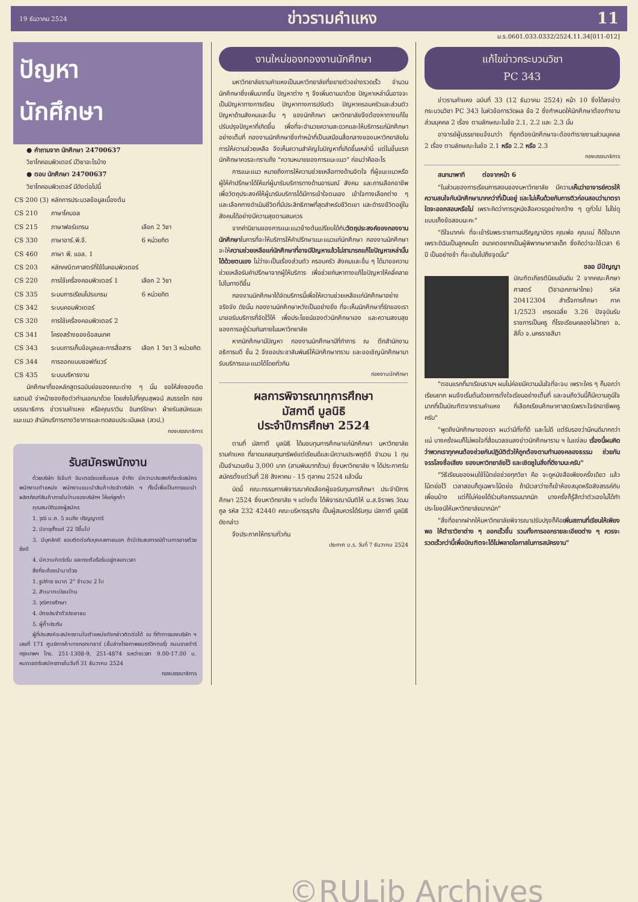19 ธันวาคม 2524 ข่าวรามคำแหง 11
ม.ร.0601.033.0332/2524.11.34[011-012]
ปัญหา
นักศึกษา
● คำถามจาก นักศึกษา 24700637
วิชาโทคอมพิวเตอร์ มีวิชาอะไรบ้าง
● ตอบ นักศึกษา 24700637
วิชาโทคอมพิวเตอร์ มีดังต่อไปนี้
| CS 200 (3) | หลักการประมวลข้อมูลเบื้องต้น | |
| CS 210 | ภาษาโคบอล | |
| CS 215 | ภาษาฟอร์แทรน | เลือก 2 วิชา |
| CS 330 | ภาษาอาร์.พี.จี. | 6 หน่วยกิต |
| CS 460 | ภาษา พี. แอล. 1 | |
| CS 203 | หลักคณิตศาสตร์ที่ใช้ในคอมพิวเตอร์ | |
| CS 220 | การใช้เครื่องคอมพิวเตอร์ 1 | เลือก 2 วิชา |
| CS 335 | ระบบการเรียนโปรแกรม | 6 หน่วยกิต |
| CS 342 | ระบบคอมพิวเตอร์ | |
| CS 320 | การใช้เครื่องคอมพิวเตอร์ 2 | |
| CS 341 | โครงสร้างของข้อสนเทศ | |
| CS 343 | ระบบการเก็บข้อมูลและการสื่อสาร | เลือก 1 วิชา 3 หน่วยกิต |
| CS 344 | การออกแบบซอฟท์แวร์ | |
| CS 435 | ระบบบริหารงาน | |
นักศึกษาที่ขอหลักสูตรฉบับย่อของคณะต่าง ๆ นั้น ขอให้ส่งซองติดแสตมป์ จ่าหน้าซองถึงตัวท่านเอกมาด้วย โดยส่งไปที่คุณสุพจน์ สมรรถไท กองบรรณาธิการ ข่าวรามคำแหง หรือคุณราวิน อินทร์รักษา ฝ่ายรับสมัครและแนะแนว สำนักบริการทางวิชาการและทดสอบประเมินผล (สวป.)
กองบรรณาธิการ
รับสมัครพนักงาน
ด้วยบริษัท รีเจ้นท์ อินเตอร์แนชชั่นแนล จำกัด มีความประสงค์ที่จะรับสมัครพนักงานตำแหน่ง พนักงานแนะนำสินค้าประจำบริษัท ฯ ทั้งนี้เพื่อเป็นการแนะนำผลิตภัณฑ์สินค้าภายในบ้านของบริษัทฯ ให้แก่ลูกค้า
คุณสมบัติของผู้สมัคร
1. วุฒิ ม.ศ. 5 จนถึง ปริญญาตรี
2. มีอายุตั้งแต่ 22 ปีขึ้นไป
3. มีบุคลิกดี ชอบติดต่อกับบุคคลภายนอก ถ้ามีประสบการณ์ด้านการขายด้วยยิ่งดี
4. มีความคิดริเริ่ม และกระตือรือร้นอยู่ตลอดเวลา
สิ่งที่จะต้องนำมาด้วย
1. รูปถ่าย ขนาด 2" จำนวน 2 ใบ
2. สำเนาทะเบียนบ้าน
3. วุฒิการศึกษา
4. บัตรประจำตัวประชาชน
5. ผู้ค้ำประกัน
ผู้ที่ประสงค์จะสมัครงานในตำแหน่งดังกล่าวติดต่อได้ ณ ที่ทำการของบริษัท ฯ เลขที่ 171 ศูนย์การค้าบางกอกบาซาร์ (ชั้นล่างโรงภาพยนตร์วิคตอรี่) ถนนราชดำริ กรุงเทพฯ โทร. 251-1308-9, 251-4874 ระหว่างเวลา 9.00-17.00 น. หมดเขตรับสมัครภายในวันที่ 31 ธันวาคม 2524
กองบรรณาธิการ
งานใหม่ของกองงานนักศึกษา
มหาวิทยาลัยรามคำแหงเป็นมหาวิทยาลัยที่ขยายตัวอย่างรวดเร็ว จำนวนนักศึกษาซึ่งเพิ่มมากขึ้น ปัญหาต่าง ๆ จึงเพิ่มตามมาด้วย ปัญหาเหล่านั้นอาจจะเป็นปัญหาทางการเรียน ปัญหาทางการปรับตัว ปัญหาครอบครัวและส่วนตัว ปัญหาด้านสังคมและอื่น ๆ ของนักศึกษา มหาวิทยาลัยจึงต้องหาทางแก้ไขปรับปรุงปัญหาที่เกิดขึ้น เพื่อที่จะอำนวยความสะดวกและให้บริการแก่นักศึกษาอย่างเต็มที่ กองงานนักศึกษาซึ่งทำหน้าที่เป็นเสมือนสื่อกลางของมหาวิทยาลัยในการให้ความช่วยเหลือ จึงเห็นความสำคัญในปัญหาที่เกิดขึ้นเหล่านี้ แต่ในขั้นแรกนักศึกษาควรจะทราบถึง "ความหมายของการแนะแนว" ก่อนว่าคืออะไร
การแนะแนว หมายถึงการให้ความช่วยเหลือทางด้านจิตใจ ที่ผู้แนะแนวหรือผู้ให้คำปรึกษาได้ให้แก่ผู้มารับบริการทางด้านอารมณ์ สังคม และการเลือกอาชีพ เพื่อวัตถุประสงค์ให้ผู้มารับบริการได้มีการเข้าใจตนเอง เข้าใจทางเลือกต่าง ๆ และเลือกทางดำเนินชีวิตที่มีประสิทธิภาพที่สุดสำหรับชีวิตเขา และดำรงชีวิตอยู่ในสังคมได้อย่างมีความสุขตามสมควร
จากคำนิยามของการแนะแนวข้างต้นเปรียบได้กับวัตถุประสงค์ของกองงานนักศึกษาในการที่จะให้บริการให้คำปรึกษาแนะแนวแก่นักศึกษา กองงานนักศึกษาจะให้ความช่วยเหลือแก่นักศึกษาที่อาจมีปัญหาแล้วไม่สามารถแก้ไขปัญหาเหล่านั้นได้ด้วยตนเอง ไม่ว่าจะเป็นเรื่องส่วนตัว ครอบครัว สังคมและอื่น ๆ ได้มาขอความช่วยเหลือรับคำปรึกษาจากผู้ให้บริการ เพื่อช่วยกันหาทางแก้ไขปัญหาให้คลี่คลายไปในทางดีขึ้น
กองงานนักศึกษาได้จัดบริการนี้เพื่อให้ความช่วยเหลือแก่นักศึกษาอย่างจริงจัง ดังนั้น กองงานนักศึกษาหวังเป็นอย่างยิ่ง ที่จะเห็นนักศึกษาที่รักของเรามาขอรับบริการที่จัดไว้ให้ เพื่อประโยชน์ของตัวนักศึกษาเอง และความสงบสุขของการอยู่ร่วมกันภายในมหาวิทยาลัย
หากนักศึกษามีปัญหา กองงานนักศึกษามีที่ทำการ ณ ตึกสำนักงานอธิการบดี ชั้น 2 จึงขอประชาสัมพันธ์ให้นักศึกษาทราบ และขอเชิญนักศึกษามารับบริการแนะแนวได้โดยทั่วกัน
กองงานนักศึกษา
ผลการพิจารณาทุการศึกษา
มัสกาตี มูลนิธิ
ประจำปีการศึกษา 2524
ตามที่ มัสกาตี มูลนิธิ ได้มอบทุนการศึกษาแก่นักศึกษา มหาวิทยาลัยรามคำแหง ที่ขาดแคลนทุนทรัพย์แต่เรียนดีและมีความประพฤติดี จำนวน 1 ทุน เป็นจำนวนเงิน 3,000 บาท (สามพันบาทถ้วน) ซึ่งมหาวิทยาลัย ฯ ได้ประกาศรับสมัครตั้งแต่วันที่ 28 สิงหาคม - 15 ตุลาคม 2524 แล้วนั้น
บัดนี้ คณะกรรมการพิจารณาคัดเลือกผู้ขอรับทุนการศึกษา ประจำปีการศึกษา 2524 ซึ่งมหาวิทยาลัย ฯ แต่งตั้ง ได้พิจารณามีมติให้ น.ส.จิราพร วัฒนกูล รหัส 232 42440 คณะบริหารธุรกิจ เป็นผู้สมควรได้รับทุน มัสกาตี มูลนิธิ ดังกล่าว
จึงประกาศให้ทราบทั่วกัน
ประกาศ ม.ร. วันที่ 7 ธันวาคม 2524
แก้ไขข่าวกระบวนวิชา
PC 343
ข่าวรามคำแหง ฉบับที่ 33 (12 ธันวาคม 2524) หน้า 10 ซึ่งได้ลงข่าวกระบวนวิชา PC 343 ในหัวข้อการวัดผล ข้อ 2 ซึ่งกำหนดให้นักศึกษาต้องทำงานส่วนบุคคล 2 เรื่อง ตามลักษณะในข้อ 2.1, 2.2 และ 2.3 นั้น
อาจารย์ผู้บรรยายแจ้งมาว่า ที่ถูกต้องนักศึกษาจะต้องทำรายงานส่วนบุคคล 2 เรื่อง ตามลักษณะในข้อ 2.1 หรือ 2.2 หรือ 2.3
กองบรรณาธิการ
สนทนาพาที ต่อจากหน้า 6
"ในส่วนของการเรียนการสอนของมหาวิทยาลัย มีความเห็นว่าอาจารย์ควรให้ความสนใจกับนักศึกษามากกว่าที่เป็นอยู่ และไม่เห็นด้วยกับการติวก่อนสอบว่ามาตราใดจะออกสอบหรือไม่ เพราะคิดว่าการดูหนังสือควรดูอย่างกว้าง ๆ ดูทั่วไป ไม่ใช่ดูแบบเก็งข้อสอบนะคะ"
"ดีใจมากค่ะ ที่จะเข้ารับพระราชทานปริญญาบัตร คุณพ่อ คุณแม่ ก็ดีใจมากเพราะดิฉันเป็นลูกคนโต อนาคตอยากเป็นผู้พิพากษาศาลเด็ก ซึ่งคิดว่าจะใช้เวลา 6 ปี เป็นอย่างช้า ที่จะเดินไปถึงจุดนั้น"
ชลอ มีปัญญา
บัณฑิตเกียรตินิยมอันดับ 2 จากคณะศึกษาศาสตร์ (วิชาเอกภาษาไทย) รหัส 20412304 สำเร็จการศึกษา ภาค 1/2523 เกรดเฉลี่ย 3.26 ปัจจุบันรับราชการเป็นครู ที่โรงเรียนคลองไผ่วิทยา อ. สีคิ้ว จ.นครราชสีมา
"ตอนแรกที่มาเรียนรามฯ ผมไม่ค่อยมีความมั่นใจที่จะจบ เพราะใคร ๆ ก็บอกว่าเรียนยาก ผมจึงเริ่มต้นด้วยการตั้งใจเรียนอย่างเต็มที่ และจนถึงวันนี้ก็มีความภูมิใจมากที่เป็นบัณฑิตจากรามคำแหง ที่เลือกเรียนศึกษาศาสตร์เพราะใจรักอาชีพครูครับ"
"พูดถึงนักศึกษาของเรา ผมว่ามีทั้งที่ดี และไม่ดี แต่รับรองว่ามีคนดีมากกว่าแน่ บางครั้งผมก็ไม่พอใจที่สื่อมวลชนลงข่าวนักศึกษาราม ฯ ในแง่ลบ เรื่องนี้ผมคิดว่าพวกเราทุกคนต้องช่วยกันปฏิบัติตัวให้ถูกต้องตามทำนองคลองธรรม ช่วยกันจรรโลงชื่อเสียง ของมหาวิทยาลัยไว้ และเชิดชูในสิ่งที่ดีงามนะครับ"
"วิธีเรียนของผมใช้โน้ตย่อช่วยทุกวิชา คือ จะดูหนังสือเพียงครั้งเดียว แล้วโน้ตย่อไว้ เวลาสอบก็ดูเฉพาะโน้ตย่อ ถ้ามีเวลาว่างก็เข้าห้องสมุดหรือสังสรรค์กับเพื่อนบ้าง แต่ก็ไม่ค่อยได้ร่วมกิจกรรมมากนัก บางครั้งก็รู้สึกว่าตัวเองไม่ได้ทำประโยชน์ให้มหาวิทยาลัยมากนัก"
"สิ่งที่อยากฝากให้มหาวิทยาลัยพิจารณาปรับปรุงก็คือเพิ่มสถานที่เรียนให้เพียงพอ ให้ตำราวิชาต่าง ๆ ออกเร็วขึ้น รวมทั้งการออกรายละเอียดต่าง ๆ ควรจะรวดเร็วกว่านี้เพื่อบัณฑิตจะได้ไม่พลาดโอกาสในการสมัครงาน"
©RULib Archives